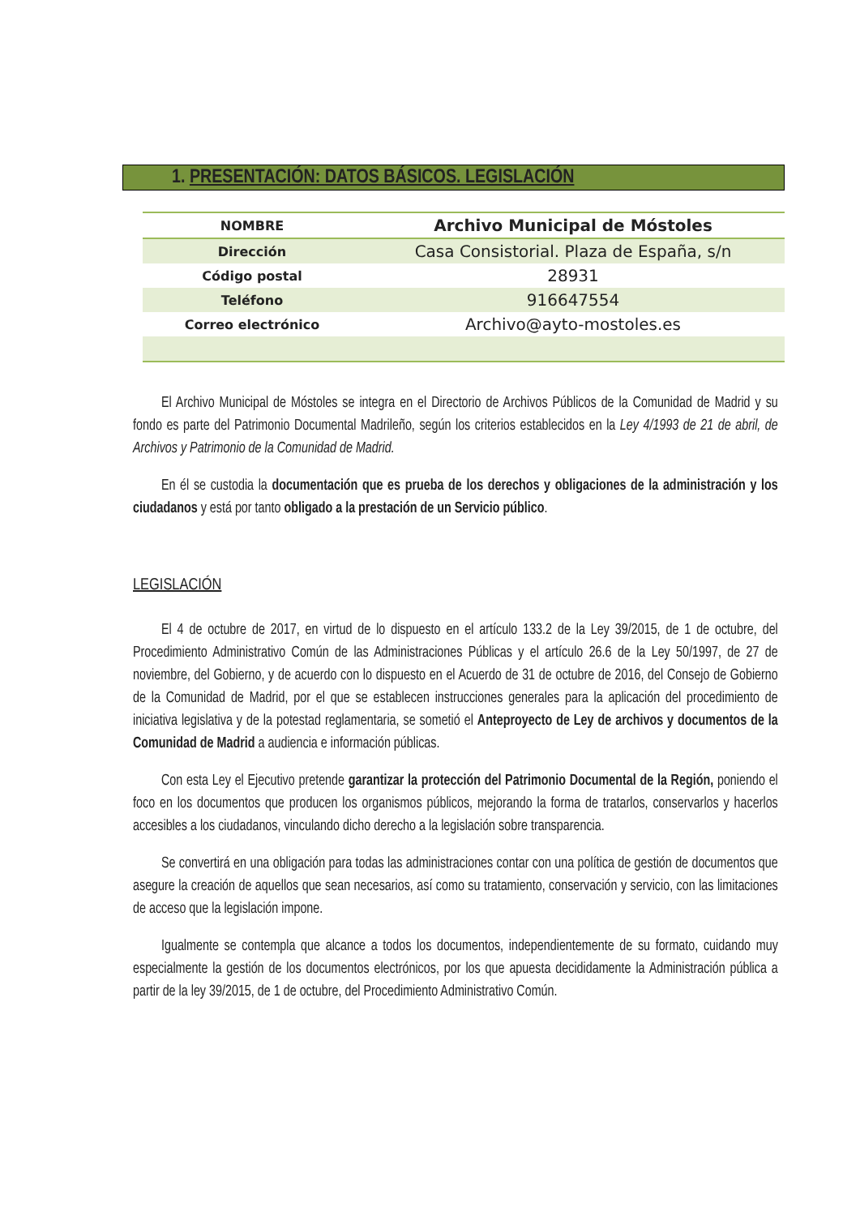1. PRESENTACIÓN: DATOS BÁSICOS. LEGISLACIÓN
| NOMBRE | Archivo Municipal de Móstoles |
| Dirección | Casa Consistorial. Plaza de España, s/n |
| Código postal | 28931 |
| Teléfono | 916647554 |
| Correo electrónico | Archivo@ayto-mostoles.es |
El Archivo Municipal de Móstoles se integra en el Directorio de Archivos Públicos de la Comunidad de Madrid y su fondo es parte del Patrimonio Documental Madrileño, según los criterios establecidos en la Ley 4/1993 de 21 de abril, de Archivos y Patrimonio de la Comunidad de Madrid.
En él se custodia la documentación que es prueba de los derechos y obligaciones de la administración y los ciudadanos y está por tanto obligado a la prestación de un Servicio público.
LEGISLACIÓN
El 4 de octubre de 2017, en virtud de lo dispuesto en el artículo 133.2 de la Ley 39/2015, de 1 de octubre, del Procedimiento Administrativo Común de las Administraciones Públicas y el artículo 26.6 de la Ley 50/1997, de 27 de noviembre, del Gobierno, y de acuerdo con lo dispuesto en el Acuerdo de 31 de octubre de 2016, del Consejo de Gobierno de la Comunidad de Madrid, por el que se establecen instrucciones generales para la aplicación del procedimiento de iniciativa legislativa y de la potestad reglamentaria, se sometió el Anteproyecto de Ley de archivos y documentos de la Comunidad de Madrid a audiencia e información públicas.
Con esta Ley el Ejecutivo pretende garantizar la protección del Patrimonio Documental de la Región, poniendo el foco en los documentos que producen los organismos públicos, mejorando la forma de tratarlos, conservarlos y hacerlos accesibles a los ciudadanos, vinculando dicho derecho a la legislación sobre transparencia.
Se convertirá en una obligación para todas las administraciones contar con una política de gestión de documentos que asegure la creación de aquellos que sean necesarios, así como su tratamiento, conservación y servicio, con las limitaciones de acceso que la legislación impone.
Igualmente se contempla que alcance a todos los documentos, independientemente de su formato, cuidando muy especialmente la gestión de los documentos electrónicos, por los que apuesta decididamente la Administración pública a partir de la ley 39/2015, de 1 de octubre, del Procedimiento Administrativo Común.